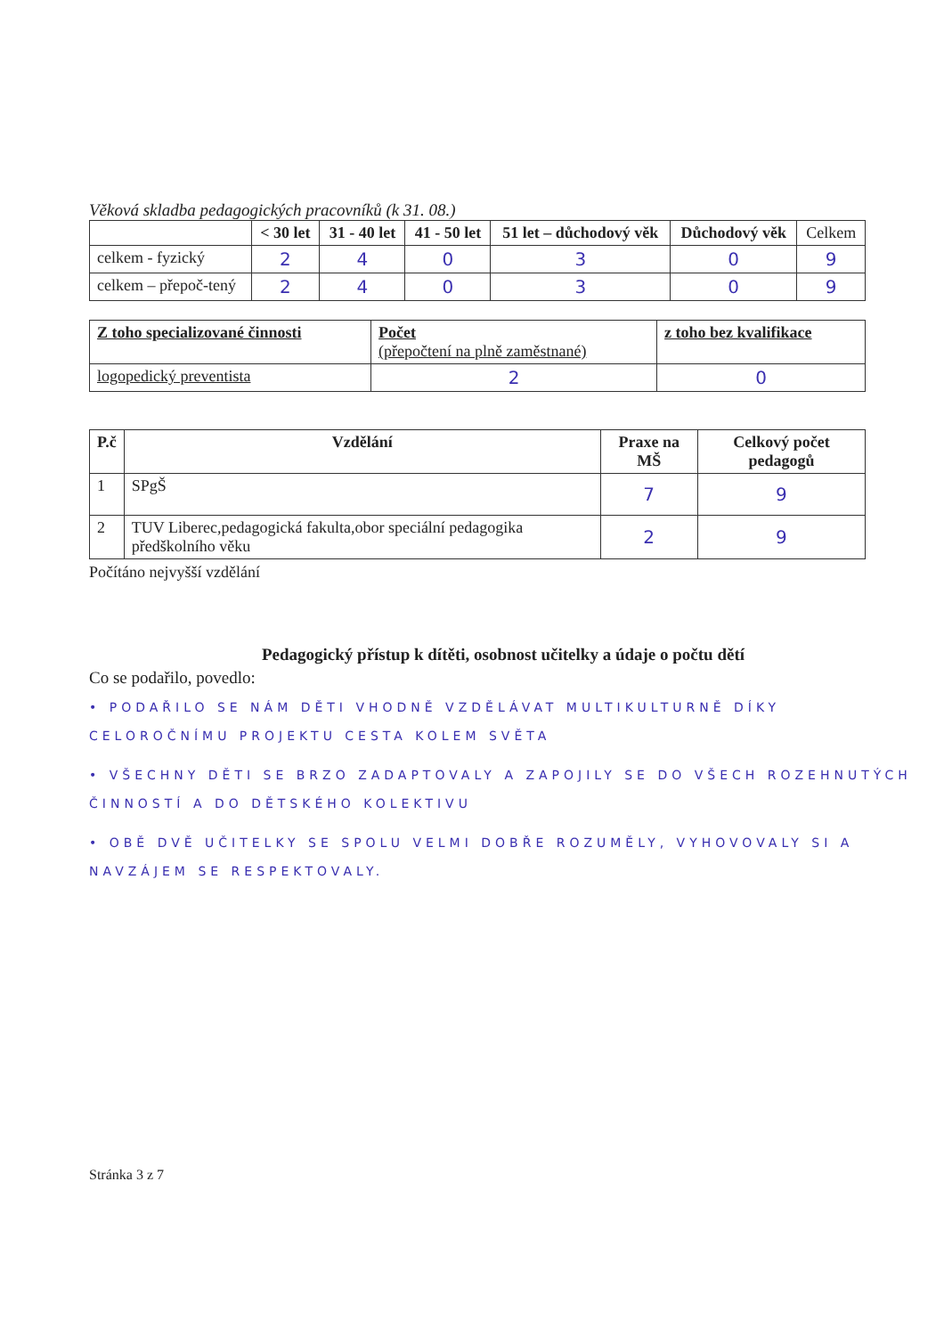Věková skladba pedagogických pracovníků (k 31. 08.)
| | < 30 let | 31 - 40 let | 41 - 50 let | 51 let – důchodový věk | Důchodový věk | Celkem |
| --- | --- | --- | --- | --- | --- | --- |
| celkem - fyzický | 2 | 4 | 0 | 3 | 0 | 9 |
| celkem – přepoč-tený | 2 | 4 | 0 | 3 | 0 | 9 |
| Z toho specializované činnosti | Počet (přepočtení na plně zaměstnané) | z toho bez kvalifikace |
| logopedický preventista | 2 | 0 |
| P.č | Vzdělání | Praxe na MŠ | Celkový počet pedagogů |
| --- | --- | --- | --- |
| 1 | SPgŠ | 7 | 9 |
| 2 | TUV Liberec,pedagogická fakulta,obor speciální pedagogika předškolního věku | 2 | 9 |
Počítáno nejvyšší vzdělání
Pedagogický přístup k dítěti, osobnost učitelky a údaje o počtu dětí
Co se podařilo, povedlo:
• PODAŘILO SE NÁM DĚTI VHODNĚ VZDĚLÁVAT MULTIKULTURNĚ DÍKY CELOROČNÍMU PROJEKTU CESTA KOLEM SVĚTA
• VŠECHNY DĚTI SE BRZO ZADAPTOVALY A ZAPOJILY SE DO VŠECH ROZEHNUTÝCH ČINNOSTÍ A DO DĚTSKÉHO KOLEKTIVU
• OBĚ DVĚ UČITELKY SE SPOLU VELMI DOBŘE ROZUMĚLY, VYHOVOVALY SI A NAVZÁJEM SE RESPEKTOVALY.
Stránka 3 z 7